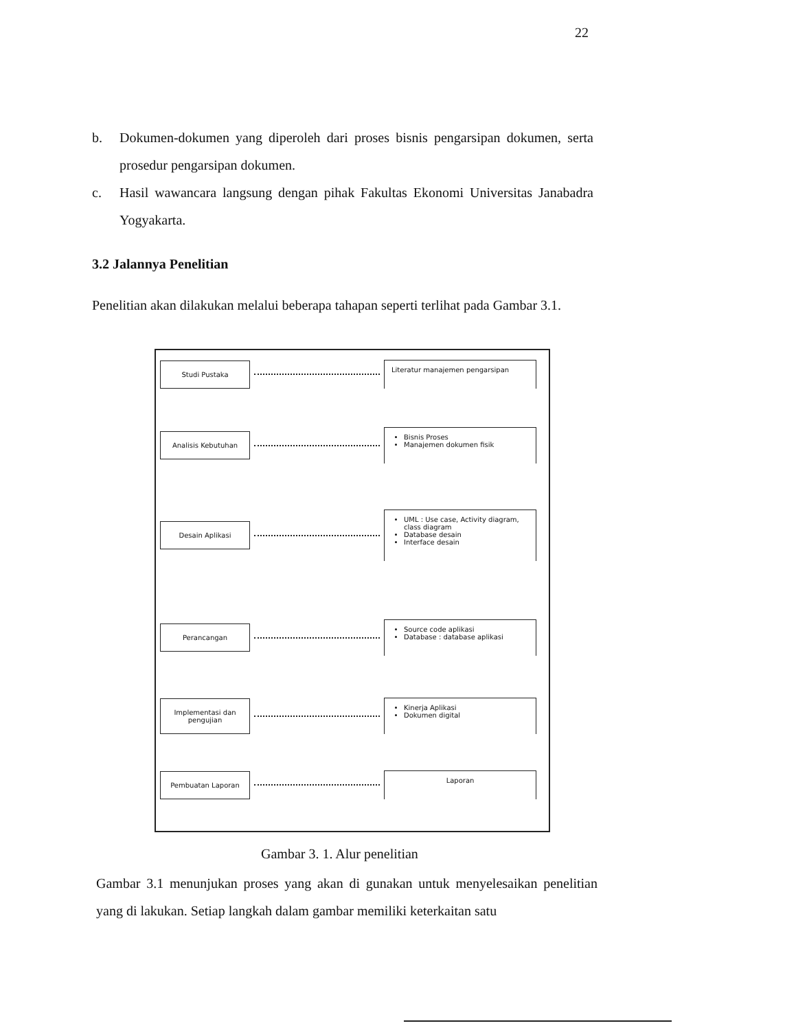22
b. Dokumen-dokumen yang diperoleh dari proses bisnis pengarsipan dokumen, serta prosedur pengarsipan dokumen.
c. Hasil wawancara langsung dengan pihak Fakultas Ekonomi Universitas Janabadra Yogyakarta.
3.2 Jalannya Penelitian
Penelitian akan dilakukan melalui beberapa tahapan seperti terlihat pada Gambar 3.1.
Studi Pustaka
Literatur manajemen pengarsipan
Analisis Kebutuhan
Bisnis Proses
Manajemen dokumen fisik
Desain Aplikasi
UML : Use case, Activity diagram, class diagram
Database desain
Interface desain
Perancangan
Source code aplikasi
Database : database aplikasi
Implementasi dan pengujian
Kinerja Aplikasi
Dokumen digital
Pembuatan Laporan
Laporan
Gambar 3. 1. Alur penelitian
Gambar 3.1 menunjukan proses yang akan di gunakan untuk menyelesaikan penelitian yang di lakukan. Setiap langkah dalam gambar memiliki keterkaitan satu